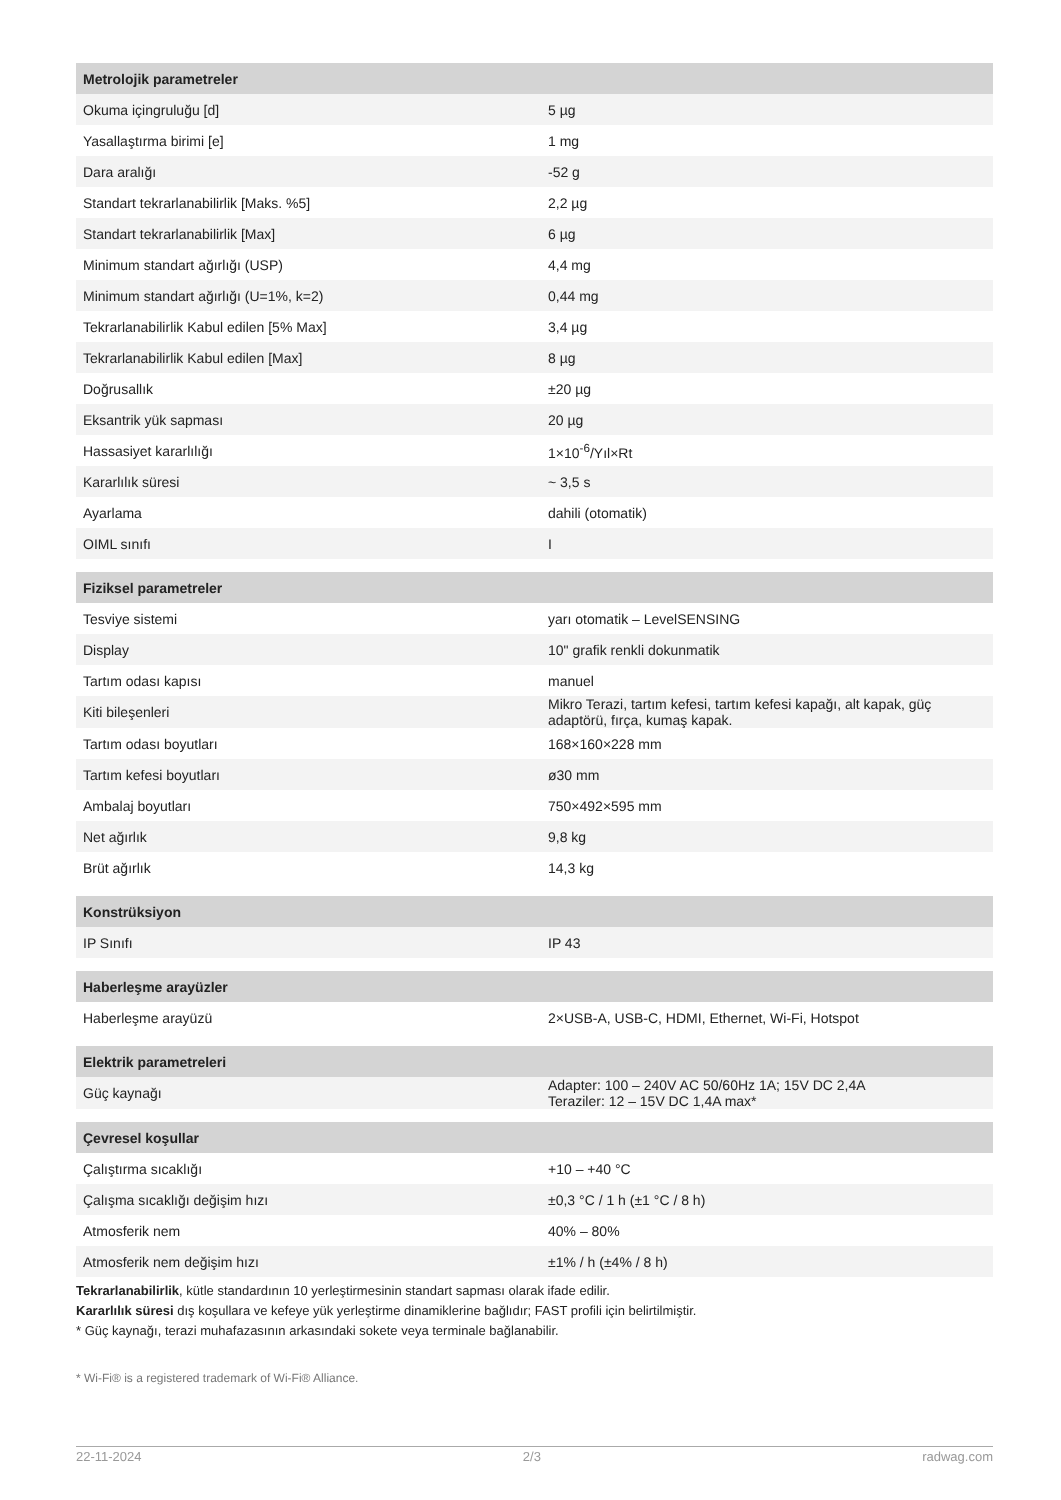| Metrolojik parametreler | |
| Okuma içingruluğu [d] | 5 µg |
| Yasallaştırma birimi [e] | 1 mg |
| Dara aralığı | -52 g |
| Standart tekrarlanabilirlik [Maks. %5] | 2,2 µg |
| Standart tekrarlanabilirlik [Max] | 6 µg |
| Minimum standart ağırlığı (USP) | 4,4 mg |
| Minimum standart ağırlığı (U=1%, k=2) | 0,44 mg |
| Tekrarlanabilirlik Kabul edilen [5% Max] | 3,4 µg |
| Tekrarlanabilirlik Kabul edilen [Max] | 8 µg |
| Doğrusallık | ±20 µg |
| Eksantrik yük sapması | 20 µg |
| Hassasiyet kararlılığı | 1×10<sup>-6</sup>/Yıl×Rt |
| Kararlılık süresi | ~ 3,5 s |
| Ayarlama | dahili (otomatik) |
| OIML sınıfı | I |
| Fiziksel parametreler | |
| Tesviye sistemi | yarı otomatik – LevelSENSING |
| Display | 10" grafik renkli dokunmatik |
| Tartım odası kapısı | manuel |
| Kiti bileşenleri | Mikro Terazi, tartım kefesi, tartım kefesi kapağı, alt kapak, güç adaptörü, fırça, kumaş kapak. |
| Tartım odası boyutları | 168×160×228 mm |
| Tartım kefesi boyutları | ø30 mm |
| Ambalaj boyutları | 750×492×595 mm |
| Net ağırlık | 9,8 kg |
| Brüt ağırlık | 14,3 kg |
| Konstrüksiyon | |
| IP Sınıfı | IP 43 |
| Haberleşme arayüzler | |
| Haberleşme arayüzü | 2×USB-A, USB-C, HDMI, Ethernet, Wi-Fi, Hotspot |
| Elektrik parametreleri | |
| Güç kaynağı | Adapter: 100 – 240V AC 50/60Hz 1A; 15V DC 2,4A Teraziler: 12 – 15V DC 1,4A max* |
| Çevresel koşullar | |
| Çalıştırma sıcaklığı | +10 – +40 °C |
| Çalışma sıcaklığı değişim hızı | ±0,3 °C / 1 h (±1 °C / 8 h) |
| Atmosferik nem | 40% – 80% |
| Atmosferik nem değişim hızı | ±1% / h (±4% / 8 h) |
Tekrarlanabilirlik, kütle standardının 10 yerleştirmesinin standart sapması olarak ifade edilir.
Kararlılık süresi dış koşullara ve kefeye yük yerleştirme dinamiklerine bağlıdır; FAST profili için belirtilmiştir.
* Güç kaynağı, terazi muhafazasının arkasındaki sokete veya terminale bağlanabilir.
* Wi-Fi® is a registered trademark of Wi-Fi® Alliance.
22-11-2024 2/3 radwag.com